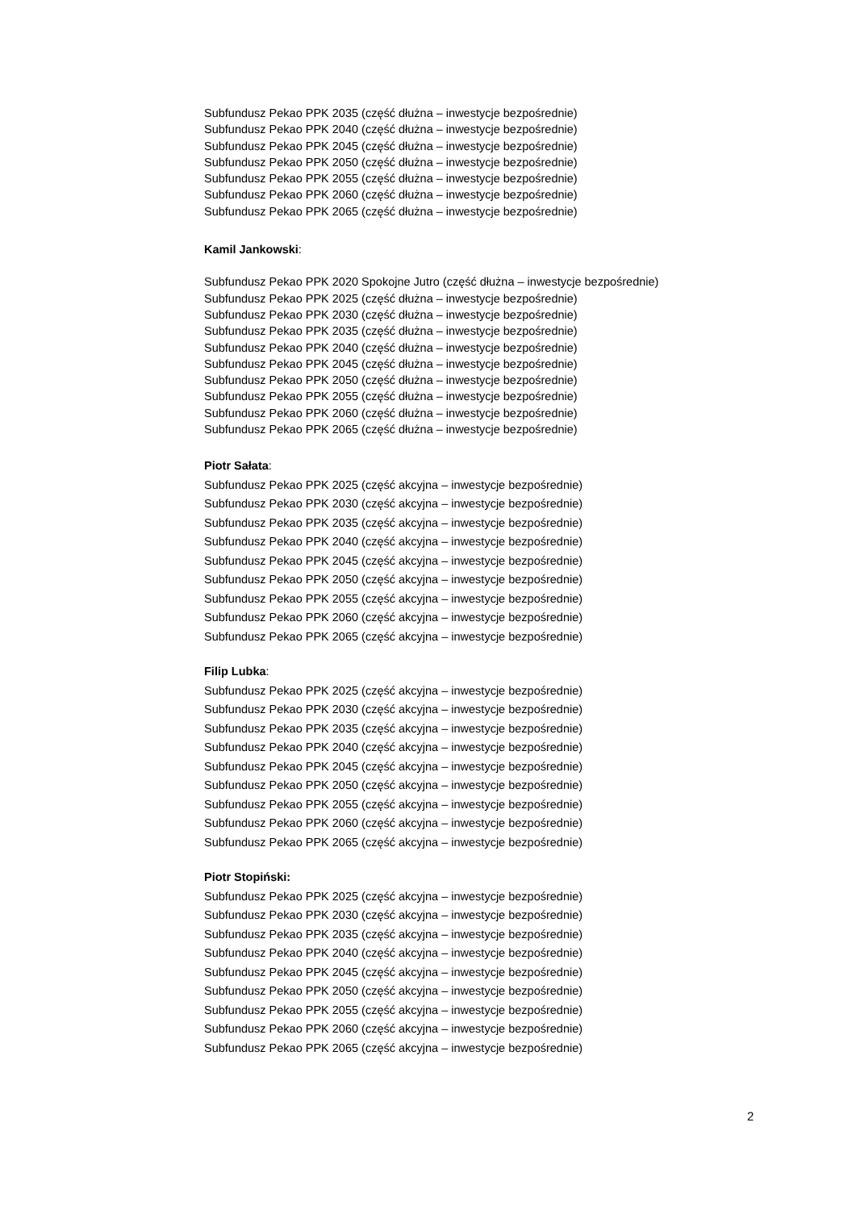Subfundusz Pekao PPK 2035 (część dłużna – inwestycje bezpośrednie)
Subfundusz Pekao PPK 2040 (część dłużna – inwestycje bezpośrednie)
Subfundusz Pekao PPK 2045 (część dłużna – inwestycje bezpośrednie)
Subfundusz Pekao PPK 2050 (część dłużna – inwestycje bezpośrednie)
Subfundusz Pekao PPK 2055 (część dłużna – inwestycje bezpośrednie)
Subfundusz Pekao PPK 2060 (część dłużna – inwestycje bezpośrednie)
Subfundusz Pekao PPK 2065 (część dłużna – inwestycje bezpośrednie)
Kamil Jankowski:
Subfundusz Pekao PPK 2020 Spokojne Jutro (część dłużna – inwestycje bezpośrednie)
Subfundusz Pekao PPK 2025 (część dłużna – inwestycje bezpośrednie)
Subfundusz Pekao PPK 2030 (część dłużna – inwestycje bezpośrednie)
Subfundusz Pekao PPK 2035 (część dłużna – inwestycje bezpośrednie)
Subfundusz Pekao PPK 2040 (część dłużna – inwestycje bezpośrednie)
Subfundusz Pekao PPK 2045 (część dłużna – inwestycje bezpośrednie)
Subfundusz Pekao PPK 2050 (część dłużna – inwestycje bezpośrednie)
Subfundusz Pekao PPK 2055 (część dłużna – inwestycje bezpośrednie)
Subfundusz Pekao PPK 2060 (część dłużna – inwestycje bezpośrednie)
Subfundusz Pekao PPK 2065 (część dłużna – inwestycje bezpośrednie)
Piotr Sałata:
Subfundusz Pekao PPK 2025 (część akcyjna – inwestycje bezpośrednie)
Subfundusz Pekao PPK 2030 (część akcyjna – inwestycje bezpośrednie)
Subfundusz Pekao PPK 2035 (część akcyjna – inwestycje bezpośrednie)
Subfundusz Pekao PPK 2040 (część akcyjna – inwestycje bezpośrednie)
Subfundusz Pekao PPK 2045 (część akcyjna – inwestycje bezpośrednie)
Subfundusz Pekao PPK 2050 (część akcyjna – inwestycje bezpośrednie)
Subfundusz Pekao PPK 2055 (część akcyjna – inwestycje bezpośrednie)
Subfundusz Pekao PPK 2060 (część akcyjna – inwestycje bezpośrednie)
Subfundusz Pekao PPK 2065 (część akcyjna – inwestycje bezpośrednie)
Filip Lubka:
Subfundusz Pekao PPK 2025 (część akcyjna – inwestycje bezpośrednie)
Subfundusz Pekao PPK 2030 (część akcyjna – inwestycje bezpośrednie)
Subfundusz Pekao PPK 2035 (część akcyjna – inwestycje bezpośrednie)
Subfundusz Pekao PPK 2040 (część akcyjna – inwestycje bezpośrednie)
Subfundusz Pekao PPK 2045 (część akcyjna – inwestycje bezpośrednie)
Subfundusz Pekao PPK 2050 (część akcyjna – inwestycje bezpośrednie)
Subfundusz Pekao PPK 2055 (część akcyjna – inwestycje bezpośrednie)
Subfundusz Pekao PPK 2060 (część akcyjna – inwestycje bezpośrednie)
Subfundusz Pekao PPK 2065 (część akcyjna – inwestycje bezpośrednie)
Piotr Stopiński:
Subfundusz Pekao PPK 2025 (część akcyjna – inwestycje bezpośrednie)
Subfundusz Pekao PPK 2030 (część akcyjna – inwestycje bezpośrednie)
Subfundusz Pekao PPK 2035 (część akcyjna – inwestycje bezpośrednie)
Subfundusz Pekao PPK 2040 (część akcyjna – inwestycje bezpośrednie)
Subfundusz Pekao PPK 2045 (część akcyjna – inwestycje bezpośrednie)
Subfundusz Pekao PPK 2050 (część akcyjna – inwestycje bezpośrednie)
Subfundusz Pekao PPK 2055 (część akcyjna – inwestycje bezpośrednie)
Subfundusz Pekao PPK 2060 (część akcyjna – inwestycje bezpośrednie)
Subfundusz Pekao PPK 2065 (część akcyjna – inwestycje bezpośrednie)
2